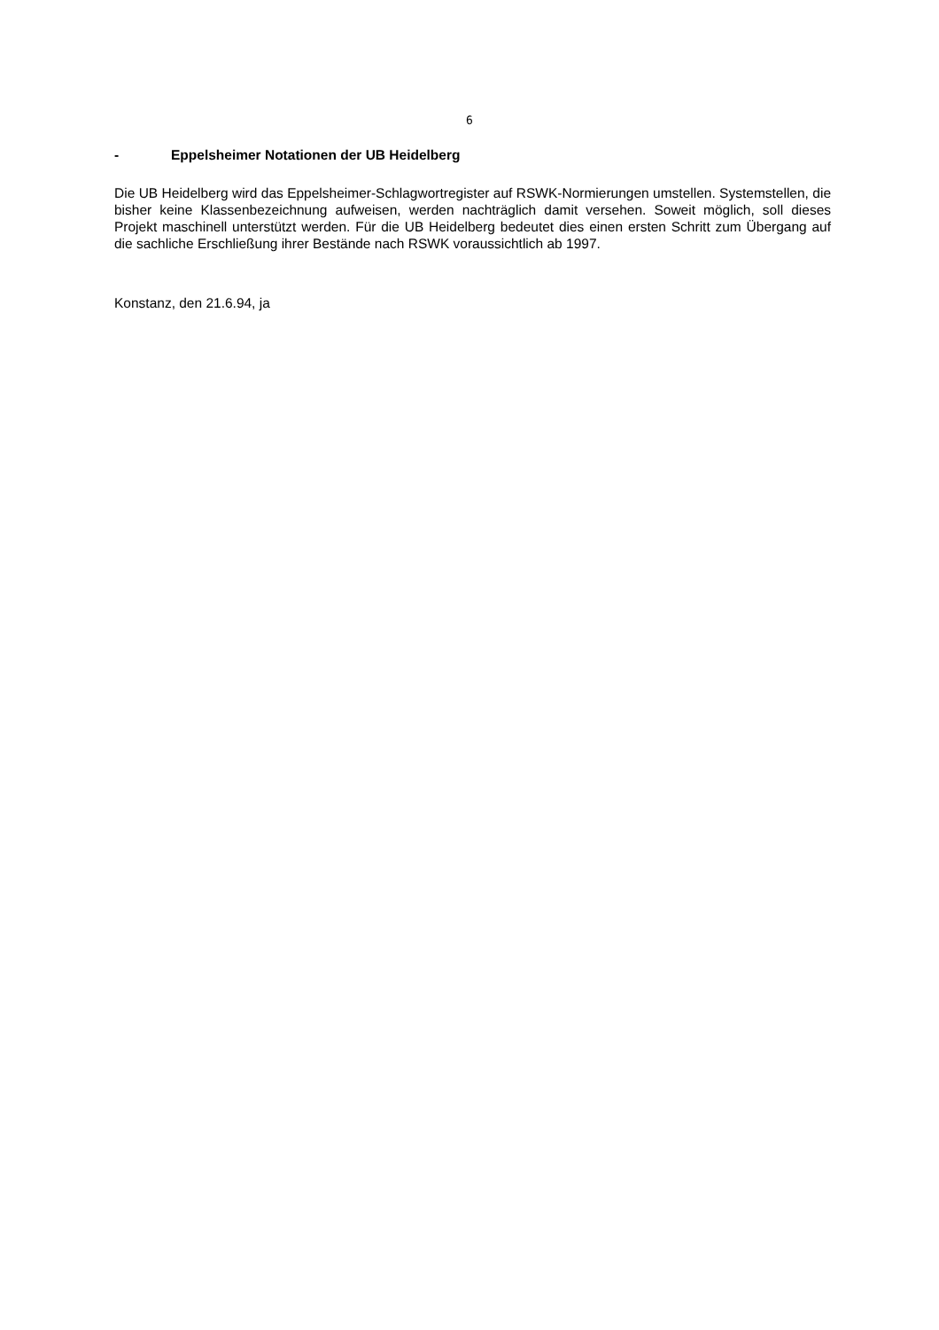6
- Eppelsheimer Notationen der UB Heidelberg
Die UB Heidelberg wird das Eppelsheimer-Schlagwortregister auf RSWK-Normierungen umstellen. Systemstellen, die bisher keine Klassenbezeichnung aufweisen, werden nachträglich damit versehen. Soweit möglich, soll dieses Projekt maschinell unterstützt werden. Für die UB Heidelberg bedeutet dies einen ersten Schritt zum Übergang auf die sachliche Erschließung ihrer Bestände nach RSWK voraussichtlich ab 1997.
Konstanz, den 21.6.94, ja